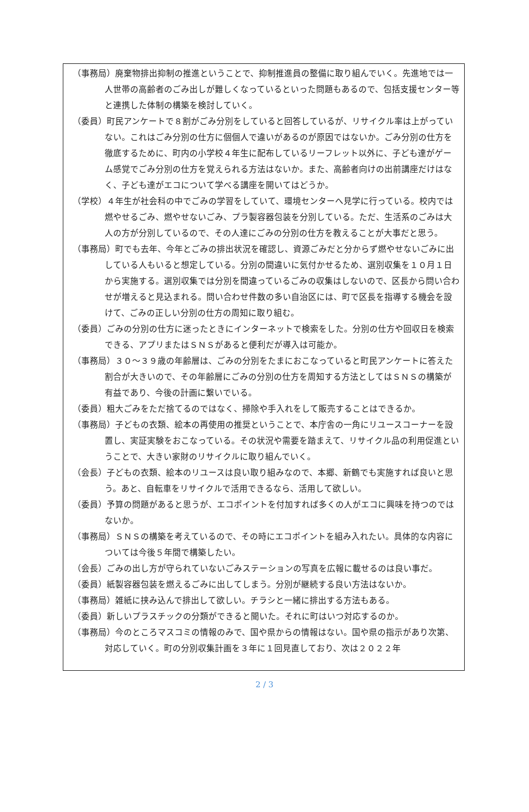（事務局）廃棄物排出抑制の推進ということで、抑制推進員の整備に取り組んでいく。先進地では一人世帯の高齢者のごみ出しが難しくなっているといった問題もあるので、包括支援センター等と連携した体制の構築を検討していく。
（委員）町民アンケートで８割がごみ分別をしていると回答しているが、リサイクル率は上がっていない。これはごみ分別の仕方に個個人で違いがあるのが原因ではないか。ごみ分別の仕方を徹底するために、町内の小学校４年生に配布しているリーフレット以外に、子ども達がゲーム感覚でごみ分別の仕方を覚えられる方法はないか。また、高齢者向けの出前講座だけはなく、子ども達がエコについて学べる講座を開いてはどうか。
（学校）４年生が社会科の中でごみの学習をしていて、環境センターへ見学に行っている。校内では燃やせるごみ、燃やせないごみ、プラ製容器包装を分別している。ただ、生活系のごみは大人の方が分別しているので、その人達にごみの分別の仕方を教えることが大事だと思う。
（事務局）町でも去年、今年とごみの排出状況を確認し、資源ごみだと分からず燃やせないごみに出している人もいると想定している。分別の間違いに気付かせるため、選別収集を１０月１日から実施する。選別収集では分別を間違っているごみの収集はしないので、区長から問い合わせが増えると見込まれる。問い合わせ件数の多い自治区には、町で区長を指導する機会を設けて、ごみの正しい分別の仕方の周知に取り組む。
（委員）ごみの分別の仕方に迷ったときにインターネットで検索をした。分別の仕方や回収日を検索できる、アプリまたはＳＮＳがあると便利だが導入は可能か。
（事務局）３０～３９歳の年齢層は、ごみの分別をたまにおこなっていると町民アンケートに答えた割合が大きいので、その年齢層にごみの分別の仕方を周知する方法としてはＳＮＳの構築が有益であり、今後の計画に繋いでいる。
（委員）粗大ごみをただ捨てるのではなく、掃除や手入れをして販売することはできるか。
（事務局）子どもの衣類、絵本の再使用の推奨ということで、本庁舎の一角にリユースコーナーを設置し、実証実験をおこなっている。その状況や需要を踏まえて、リサイクル品の利用促進ということで、大きい家財のリサイクルに取り組んでいく。
（会長）子どもの衣類、絵本のリユースは良い取り組みなので、本郷、新鶴でも実施すれば良いと思う。あと、自転車をリサイクルで活用できるなら、活用して欲しい。
（委員）予算の問題があると思うが、エコポイントを付加すれば多くの人がエコに興味を持つのではないか。
（事務局）ＳＮＳの構築を考えているので、その時にエコポイントを組み入れたい。具体的な内容については今後５年間で構築したい。
（会長）ごみの出し方が守られていないごみステーションの写真を広報に載せるのは良い事だ。
（委員）紙製容器包装を燃えるごみに出してしまう。分別が継続する良い方法はないか。
（事務局）雑紙に挟み込んで排出して欲しい。チラシと一緒に排出する方法もある。
（委員）新しいプラスチックの分類ができると聞いた。それに町はいつ対応するのか。
（事務局）今のところマスコミの情報のみで、国や県からの情報はない。国や県の指示があり次第、対応していく。町の分別収集計画を３年に１回見直しており、次は２０２２年
2 / 3